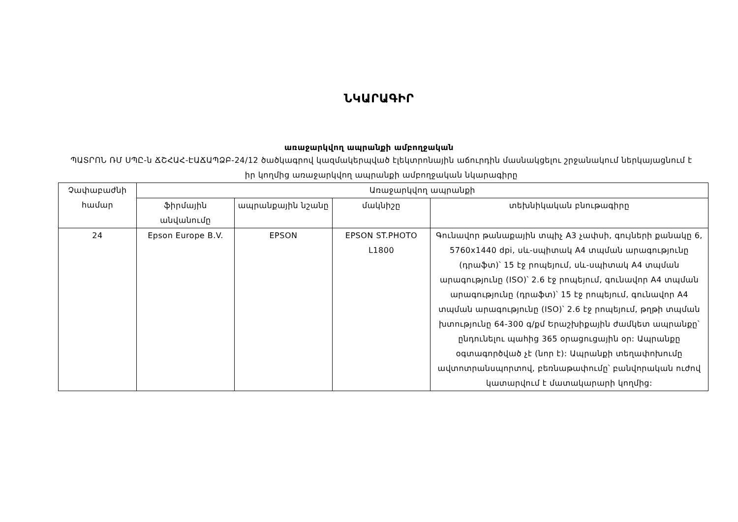ՆԿԱՐԱԳԻՐ
առաջարկվող ապրանքի ամբողջական
ՊԱՏՐՈՆ ՌՄ ՍՊԸ-ն ՃՇՀԱՀ-ԷԱՃԱՊՁԲ-24/12 ծածկագրով կազմակերպված էլեկտրոնային աճուրդին մասնակցելու շրջանակում ներկայացնում է իր կողմից առաջարկվող ապրանքի ամբողջական նկարագիրը
| Չափաբաժնի համար | Առաջարկվող ապրանքի | | | |
| --- | --- | --- | --- | --- |
| | ֆիրմային անվանումը | ապրանքային նշանը | մակնիշը | տեխնիկական բնութագիրը |
| 24 | Epson Europe B.V. | EPSON | EPSON ST.PHOTO L1800 | Գունավոր թանաքային տպիչ A3 չափսի, գույների քանակը 6, 5760x1440 dpi, սև-սպիտակ A4 տպման արագությունը (դրաֆտ)՝ 15 էջ րոպեյում, սև-սպիտակ A4 տպման արագությունը (ISO)՝ 2.6 էջ րոպեյում, գունավոր A4 տպման արագությունը (դրաֆտ)՝ 15 էջ րոպեյում, գունավոր A4 տպման արագությունը (ISO)՝ 2.6 էջ րոպեյում, թղթի տպման խտությունը 64-300 գ/քմ Երաշխիքային ժամկետ ապրանքը՝ ընդունելու պահից 365 օրացուցային օր: Ապրանքը օգտագործված չէ (նոր է): Ապրանքի տեղափոխումը ավտոտրանսպորտով, բեռնաթափումը՝ բանվորական ուժով կատարվում է մատակարարի կողմից: |